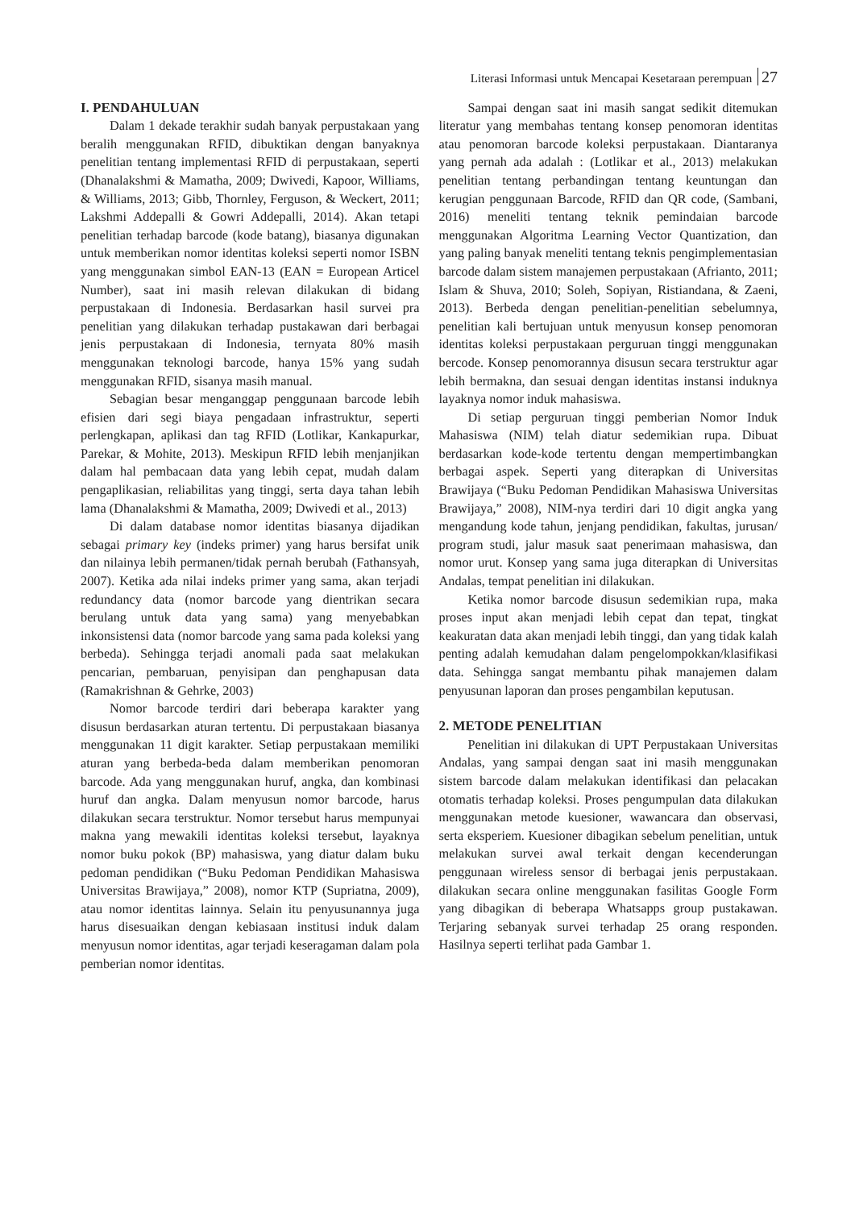Literasi Informasi untuk Mencapai Kesetaraan perempuan 27
I. PENDAHULUAN
Dalam 1 dekade terakhir sudah banyak perpustakaan yang beralih menggunakan RFID, dibuktikan dengan banyaknya penelitian tentang implementasi RFID di perpustakaan, seperti (Dhanalakshmi & Mamatha, 2009; Dwivedi, Kapoor, Williams, & Williams, 2013; Gibb, Thornley, Ferguson, & Weckert, 2011; Lakshmi Addepalli & Gowri Addepalli, 2014). Akan tetapi penelitian terhadap barcode (kode batang), biasanya digunakan untuk memberikan nomor identitas koleksi seperti nomor ISBN yang menggunakan simbol EAN-13 (EAN = European Articel Number), saat ini masih relevan dilakukan di bidang perpustakaan di Indonesia. Berdasarkan hasil survei pra penelitian yang dilakukan terhadap pustakawan dari berbagai jenis perpustakaan di Indonesia, ternyata 80% masih menggunakan teknologi barcode, hanya 15% yang sudah menggunakan RFID, sisanya masih manual.
Sebagian besar menganggap penggunaan barcode lebih efisien dari segi biaya pengadaan infrastruktur, seperti perlengkapan, aplikasi dan tag RFID (Lotlikar, Kankapurkar, Parekar, & Mohite, 2013). Meskipun RFID lebih menjanjikan dalam hal pembacaan data yang lebih cepat, mudah dalam pengaplikasian, reliabilitas yang tinggi, serta daya tahan lebih lama (Dhanalakshmi & Mamatha, 2009; Dwivedi et al., 2013)
Di dalam database nomor identitas biasanya dijadikan sebagai primary key (indeks primer) yang harus bersifat unik dan nilainya lebih permanen/tidak pernah berubah (Fathansyah, 2007). Ketika ada nilai indeks primer yang sama, akan terjadi redundancy data (nomor barcode yang dientrikan secara berulang untuk data yang sama) yang menyebabkan inkonsistensi data (nomor barcode yang sama pada koleksi yang berbeda). Sehingga terjadi anomali pada saat melakukan pencarian, pembaruan, penyisipan dan penghapusan data (Ramakrishnan & Gehrke, 2003)
Nomor barcode terdiri dari beberapa karakter yang disusun berdasarkan aturan tertentu. Di perpustakaan biasanya menggunakan 11 digit karakter. Setiap perpustakaan memiliki aturan yang berbeda-beda dalam memberikan penomoran barcode. Ada yang menggunakan huruf, angka, dan kombinasi huruf dan angka. Dalam menyusun nomor barcode, harus dilakukan secara terstruktur. Nomor tersebut harus mempunyai makna yang mewakili identitas koleksi tersebut, layaknya nomor buku pokok (BP) mahasiswa, yang diatur dalam buku pedoman pendidikan (“Buku Pedoman Pendidikan Mahasiswa Universitas Brawijaya,” 2008), nomor KTP (Supriatna, 2009), atau nomor identitas lainnya. Selain itu penyusunannya juga harus disesuaikan dengan kebiasaan institusi induk dalam menyusun nomor identitas, agar terjadi keseragaman dalam pola pemberian nomor identitas.
Sampai dengan saat ini masih sangat sedikit ditemukan literatur yang membahas tentang konsep penomoran identitas atau penomoran barcode koleksi perpustakaan. Diantaranya yang pernah ada adalah : (Lotlikar et al., 2013) melakukan penelitian tentang perbandingan tentang keuntungan dan kerugian penggunaan Barcode, RFID dan QR code, (Sambani, 2016) meneliti tentang teknik pemindaian barcode menggunakan Algoritma Learning Vector Quantization, dan yang paling banyak meneliti tentang teknis pengimplementasian barcode dalam sistem manajemen perpustakaan (Afrianto, 2011; Islam & Shuva, 2010; Soleh, Sopiyan, Ristiandana, & Zaeni, 2013). Berbeda dengan penelitian-penelitian sebelumnya, penelitian kali bertujuan untuk menyusun konsep penomoran identitas koleksi perpustakaan perguruan tinggi menggunakan bercode. Konsep penomorannya disusun secara terstruktur agar lebih bermakna, dan sesuai dengan identitas instansi induknya layaknya nomor induk mahasiswa.
Di setiap perguruan tinggi pemberian Nomor Induk Mahasiswa (NIM) telah diatur sedemikian rupa. Dibuat berdasarkan kode-kode tertentu dengan mempertimbangkan berbagai aspek. Seperti yang diterapkan di Universitas Brawijaya (“Buku Pedoman Pendidikan Mahasiswa Universitas Brawijaya,” 2008), NIM-nya terdiri dari 10 digit angka yang mengandung kode tahun, jenjang pendidikan, fakultas, jurusan/ program studi, jalur masuk saat penerimaan mahasiswa, dan nomor urut. Konsep yang sama juga diterapkan di Universitas Andalas, tempat penelitian ini dilakukan.
Ketika nomor barcode disusun sedemikian rupa, maka proses input akan menjadi lebih cepat dan tepat, tingkat keakuratan data akan menjadi lebih tinggi, dan yang tidak kalah penting adalah kemudahan dalam pengelompokkan/klasifikasi data. Sehingga sangat membantu pihak manajemen dalam penyusunan laporan dan proses pengambilan keputusan.
2. METODE PENELITIAN
Penelitian ini dilakukan di UPT Perpustakaan Universitas Andalas, yang sampai dengan saat ini masih menggunakan sistem barcode dalam melakukan identifikasi dan pelacakan otomatis terhadap koleksi. Proses pengumpulan data dilakukan menggunakan metode kuesioner, wawancara dan observasi, serta eksperiem. Kuesioner dibagikan sebelum penelitian, untuk melakukan survei awal terkait dengan kecenderungan penggunaan wireless sensor di berbagai jenis perpustakaan. dilakukan secara online menggunakan fasilitas Google Form yang dibagikan di beberapa Whatsapps group pustakawan. Terjaring sebanyak survei terhadap 25 orang responden. Hasilnya seperti terlihat pada Gambar 1.